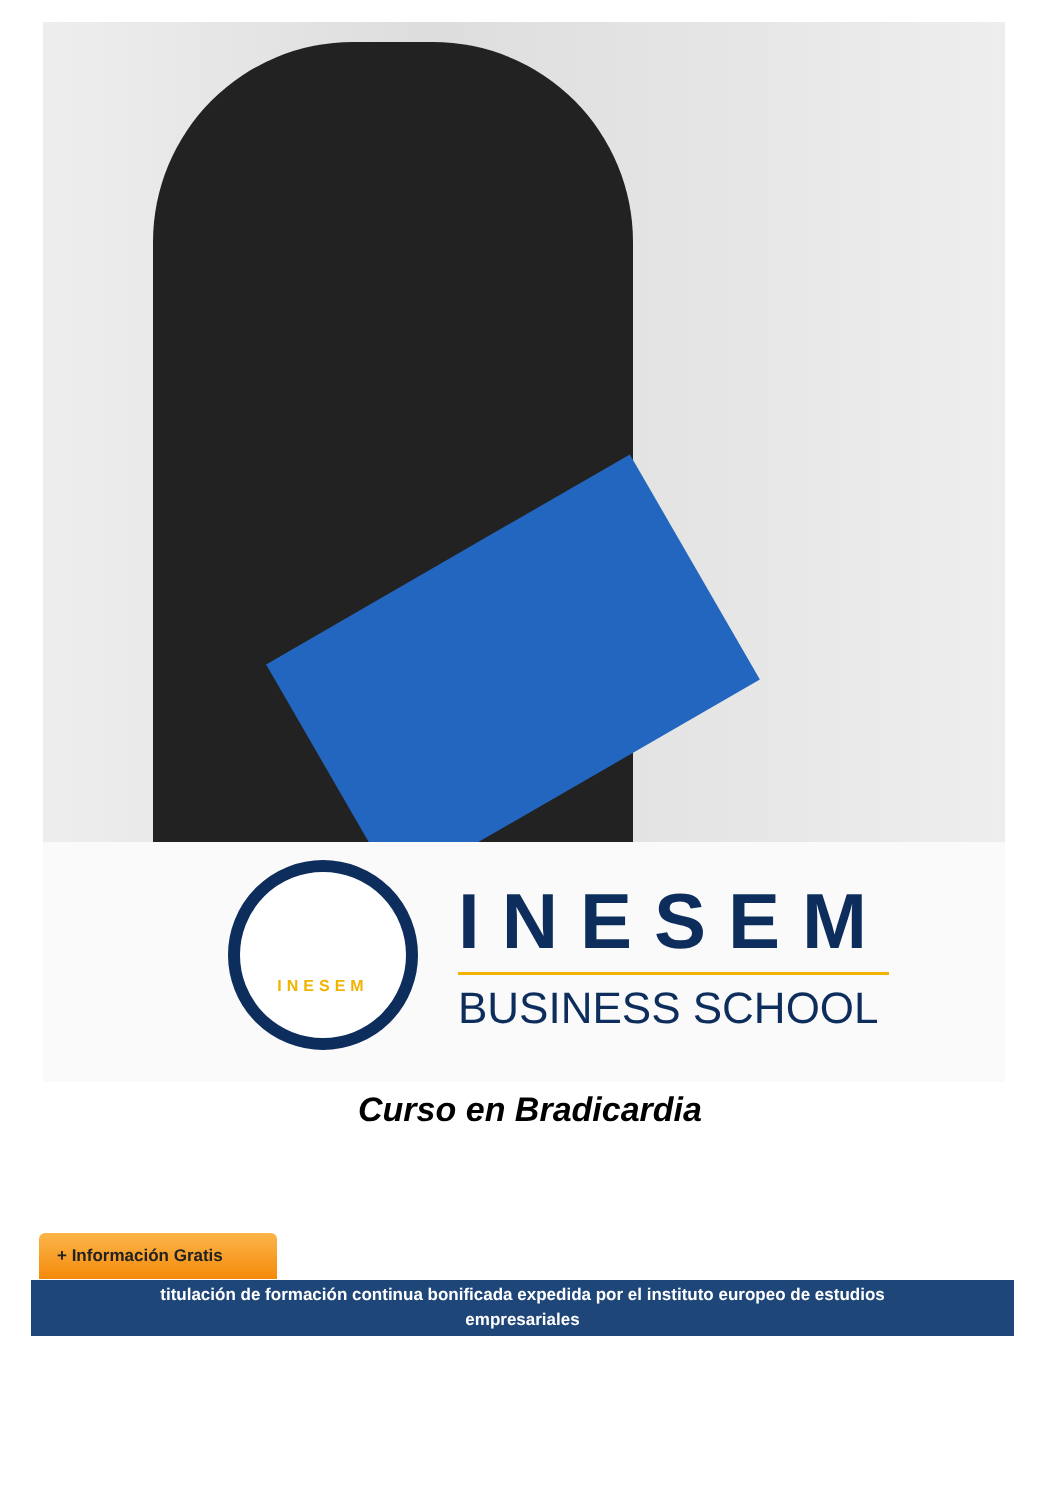INESEM
INESEM
BUSINESS SCHOOL
Curso en Bradicardia
+ Información Gratis
titulación de formación continua bonificada expedida por el instituto europeo de estudios
empresariales